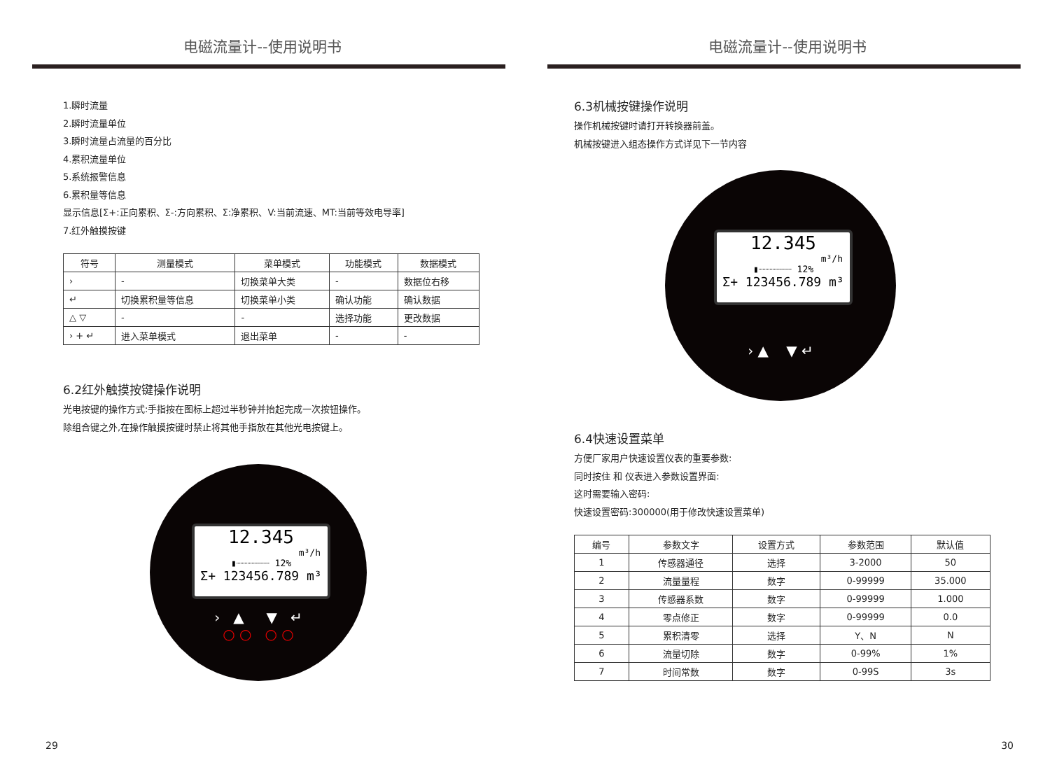电磁流量计--使用说明书
1.瞬时流量
2.瞬时流量单位
3.瞬时流量占流量的百分比
4.累积流量单位
5.系统报警信息
6.累积量等信息
显示信息[Σ+:正向累积、Σ-:方向累积、Σ:净累积、V:当前流速、MT:当前等效电导率]
7.红外触摸按键
| 符号 | 测量模式 | 菜单模式 | 功能模式 | 数据模式 |
| --- | --- | --- | --- | --- |
| › | - | 切换菜单大类 | - | 数据位右移 |
| ↵ | 切换累积量等信息 | 切换菜单小类 | 确认功能 | 确认数据 |
| △ ▽ | - | - | 选择功能 | 更改数据 |
| › + ↵ | 进入菜单模式 | 退出菜单 | - | - |
6.2红外触摸按键操作说明
光电按键的操作方式:手指按在图标上超过半秒钟并抬起完成一次按钮操作。
除组合键之外,在操作触摸按键时禁止将其他手指放在其他光电按键上。
12.345
m³/h
▮┈┈┈┈┈┈ 12%
Σ+ 123456.789 m³
› ▲ ▼ ↵
○ ○ ○ ○
29
电磁流量计--使用说明书
6.3机械按键操作说明
操作机械按键时请打开转换器前盖。
机械按键进入组态操作方式详见下一节内容
12.345
m³/h
▮┈┈┈┈┈┈ 12%
Σ+ 123456.789 m³
› ▲ ▼ ↵
6.4快速设置菜单
方便厂家用户快速设置仪表的重要参数:
同时按住 和 仪表进入参数设置界面:
这时需要输入密码:
快速设置密码:300000(用于修改快速设置菜单)
| 编号 | 参数文字 | 设置方式 | 参数范围 | 默认值 |
| --- | --- | --- | --- | --- |
| 1 | 传感器通径 | 选择 | 3-2000 | 50 |
| 2 | 流量量程 | 数字 | 0-99999 | 35.000 |
| 3 | 传感器系数 | 数字 | 0-99999 | 1.000 |
| 4 | 零点修正 | 数字 | 0-99999 | 0.0 |
| 5 | 累积清零 | 选择 | Y、N | N |
| 6 | 流量切除 | 数字 | 0-99% | 1% |
| 7 | 时间常数 | 数字 | 0-99S | 3s |
30